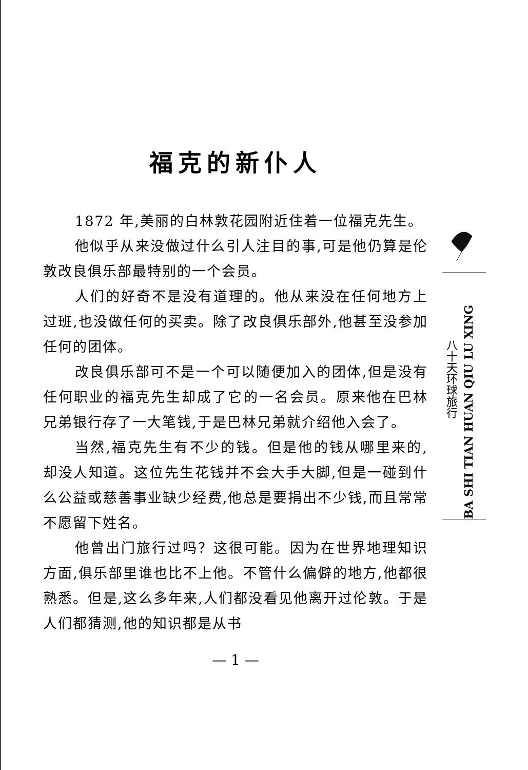福克的新仆人
1872 年,美丽的白林敦花园附近住着一位福克先生。
他似乎从来没做过什么引人注目的事,可是他仍算是伦敦改良俱乐部最特别的一个会员。
人们的好奇不是没有道理的。他从来没在任何地方上过班,也没做任何的买卖。除了改良俱乐部外,他甚至没参加任何的团体。
改良俱乐部可不是一个可以随便加入的团体,但是没有任何职业的福克先生却成了它的一名会员。原来他在巴林兄弟银行存了一大笔钱,于是巴林兄弟就介绍他入会了。
当然,福克先生有不少的钱。但是他的钱从哪里来的,却没人知道。这位先生花钱并不会大手大脚,但是一碰到什么公益或慈善事业缺少经费,他总是要捐出不少钱,而且常常不愿留下姓名。
他曾出门旅行过吗？这很可能。因为在世界地理知识方面,俱乐部里谁也比不上他。不管什么偏僻的地方,他都很熟悉。但是,这么多年来,人们都没看见他离开过伦敦。于是人们都猜测,他的知识都是从书
— 1 —
八十天环球旅行
BA SHI TIAN HUAN QIU LU XING